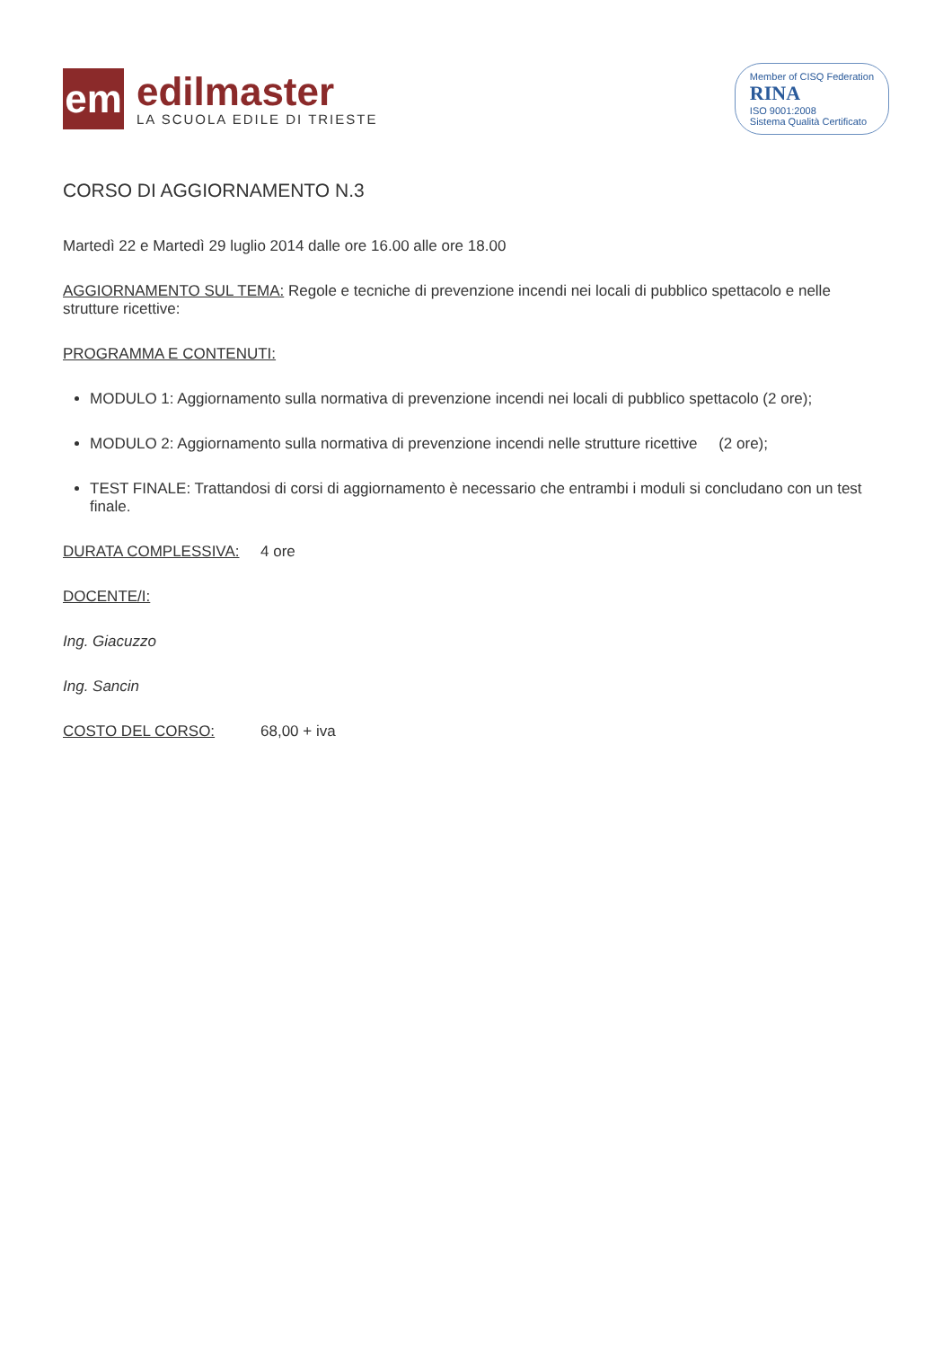em
edilmaster
LA SCUOLA EDILE DI TRIESTE
Member of CISQ Federation
RINA
ISO 9001:2008
Sistema Qualità Certificato
CORSO DI AGGIORNAMENTO N.3
Martedì 22 e Martedì 29 luglio 2014 dalle ore 16.00 alle ore 18.00
AGGIORNAMENTO SUL TEMA: Regole e tecniche di prevenzione incendi nei locali di pubblico spettacolo e nelle strutture ricettive:
PROGRAMMA E CONTENUTI:
MODULO 1: Aggiornamento sulla normativa di prevenzione incendi nei locali di pubblico spettacolo (2 ore);
MODULO 2: Aggiornamento sulla normativa di prevenzione incendi nelle strutture ricettive (2 ore);
TEST FINALE: Trattandosi di corsi di aggiornamento è necessario che entrambi i moduli si concludano con un test finale.
DURATA COMPLESSIVA: 4 ore
DOCENTE/I:
Ing. Giacuzzo
Ing. Sancin
COSTO DEL CORSO: 68,00 + iva